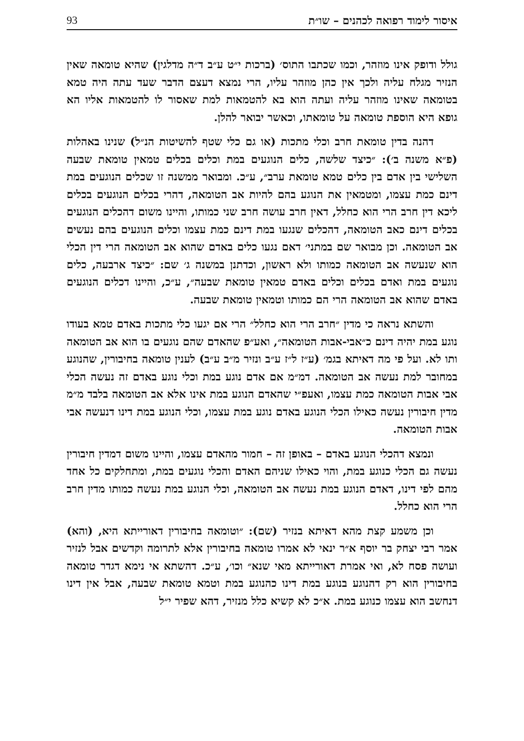איסור לימוד רפואה לכהנים – שו״ת 93
גולל ודופק אינו מוזהר, וכמו שכתבו התוס׳ (ברכות י״ט ע״ב ד״ה מדלגין) שהיא טומאה שאין הנזיר מגלח עליה ולכך אין כהן מוזהר עליו, הרי נמצא דעצם הדבר שעד עתה היה טמא בטומאה שאינו מוזהר עליה ועתה הוא בא להטמאות למת שאסור לו להטמאות אליו הא גופא היא הוספת טומאה על טומאתו, וכאשר יבואר להלן.
דהנה בדין טומאת חרב וכלי מתכות (או גם כלי שטף להשיטות הנ״ל) שנינו באהלות (פ״א משנה ב׳): ״כיצד שלשה, כלים הנוגעים במת וכלים בכלים טמאין טומאת שבעה השלישי בין אדם בין כלים טמא טומאת ערב״, ע״כ. ומבואר ממשנה זו שכלים הנוגעים במת דינם כמת עצמו, ומטמאין את הנוגע בהם להיות אב הטומאה, דהרי בכלים הנוגעים בכלים ליכא דין חרב הרי הוא כחלל, דאין חרב עושה חרב שני כמותו, והיינו משום דהכלים הנוגעים בכלים דינם כאב הטומאה, דהכלים שנגעו במת דינם כמת עצמו וכלים הנוגעים בהם נעשים אב הטומאה. וכן מבואר שם במתני׳ דאם נגעו כלים באדם שהוא אב הטומאה הרי דין הכלי הוא שנעשה אב הטומאה כמותו ולא ראשון, וכדתנן במשנה ג׳ שם: ״כיצד ארבעה, כלים נוגעים במת ואדם בכלים וכלים באדם טמאין טומאת שבעה״, ע״כ, והיינו דכלים הנוגעים באדם שהוא אב הטומאה הרי הם כמותו וטמאין טומאת שבעה.
והשתא נראה כי מדין ״חרב הרי הוא כחלל״ הרי אם יגעו כלי מתכות באדם טמא בעודו נוגע במת יהיה דינם כ״אבי-אבות הטומאה״, ואע״פ שהאדם שהם נוגעים בו הוא אב הטומאה ותו לא. ועל פי מה דאיתא בגמ׳ (ע״ז ל״ז ע״ב ונזיר מ״ב ע״ב) לענין טומאה בחיבורין, שהנוגע במחובר למת נעשה אב הטומאה. דמ״מ אם אדם נוגע במת וכלי נוגע באדם זה נעשה הכלי אבי אבות הטומאה כמת עצמו, ואעפ״י שהאדם הנוגע במת אינו אלא אב הטומאה בלבד מ״מ מדין חיבורין נעשה כאילו הכלי הנוגע באדם נוגע במת עצמו, וכלי הנוגע במת דינו דנעשה אבי אבות הטומאה.
ונמצא דהכלי הנוגע באדם – באופן זה – חמור מהאדם עצמו, והיינו משום דמדין חיבורין נעשה גם הכלי כנוגע במת, והוי כאילו שניהם האדם והכלי נוגעים במת, ומתחלקים כל אחד מהם לפי דינו, דאדם הנוגע במת נעשה אב הטומאה, וכלי הנוגע במת נעשה כמותו מדין חרב הרי הוא כחלל.
וכן משמע קצת מהא דאיתא בנזיר (שם): ״וטומאה בחיבורין דאורייתא היא, (והא) אמר רבי יצחק בר יוסף א״ר ינאי לא אמרו טומאה בחיבורין אלא לתרומה וקדשים אבל לנזיר ועושה פסח לא, ואי אמרת דאורייתא מאי שנא״ וכו׳, ע״כ. דהשתא אי נימא דגדר טומאה בחיבורין הוא רק דהנוגע בנוגע במת דינו כהנוגע במת וטמא טומאת שבעה, אבל אין דינו דנחשב הוא עצמו כנוגע במת. א״כ לא קשיא כלל מנזיר, דהא שפיר י״ל